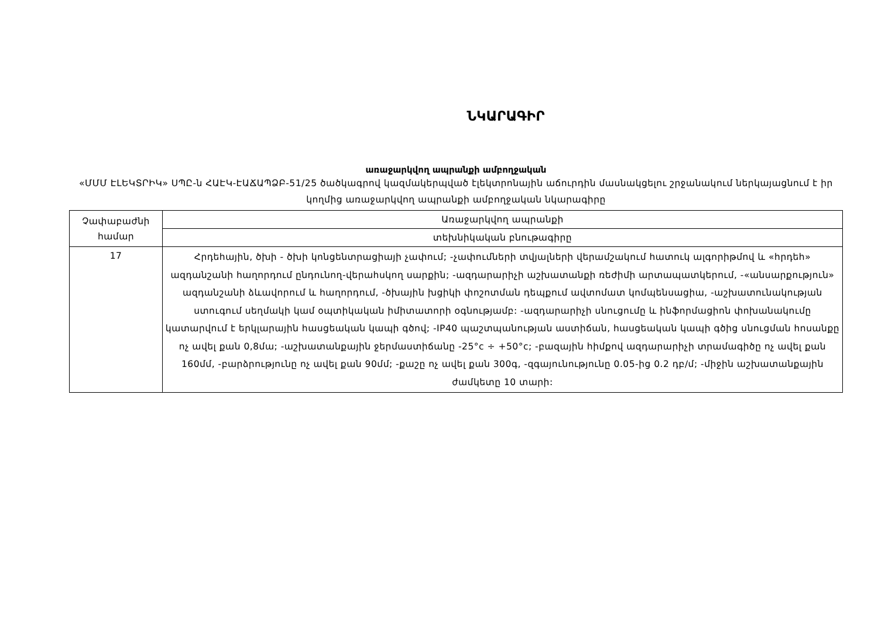ՆԿԱՐԱԳԻՐ
առաջարկվող ապրանքի ամբողջական
«ՄՄՄ ԷԼԵԿՏՐԻԿ» ՍՊԸ-ն ՀԱԷԿ-ԷԱՃԱՊՁԲ-51/25 ծածկագրով կազմակերպված էլեկտրոնային աճուրդին մասնակցելու շրջանակում ներկայացնում է իր կողմից առաջարկվող ապրանքի ամբողջական նկարագիրը
| Չափաբաժնի համար | Առաջարկվող ապրանքի |
| --- | --- |
| | տեխնիկական բնութագիրը |
| 17 | Հրդեհային, ծխի - ծխի կոնցենտրացիայի չափում; -չափումների տվյալների վերամշակում հատուկ ալգորիթմով և «հրդեհ» ազդանշանի հաղորդում ընդունող-վերահսկող սարքին; -ազդարարիչի աշխատանքի ռեժիմի արտապատկերում, -«անսարքություն» ազդանշանի ձևավորում և հաղորդում, -ծխային խցիկի փոշոտման դեպքում ավտոմատ կոմպենսացիա, -աշխատունակության ստուգում սեղմակի կամ օպտիկական իմիտատորի օգնությամբ: -ազդարարիչի սնուցումը և ինֆորմացիոն փոխանակումը կատարվում է երկլարային հասցեական կապի գծով; -IP40 պաշտպանության աստիճան, հասցեական կապի գծից սնուցման հոսանքը ոչ ավել քան 0,8մա; -աշխատանքային ջերմաստիճանը -25°c ÷ +50°c; -բազային հիմքով ազդարարիչի տրամագիծը ոչ ավել քան 160մմ, -բարձրությունը ոչ ավել քան 90մմ; -քաշը ոչ ավել քան 300գ, -զգայունությունը 0.05-ից 0.2 դբ/մ; -միջին աշխատանքային ժամկետը 10 տարի: |